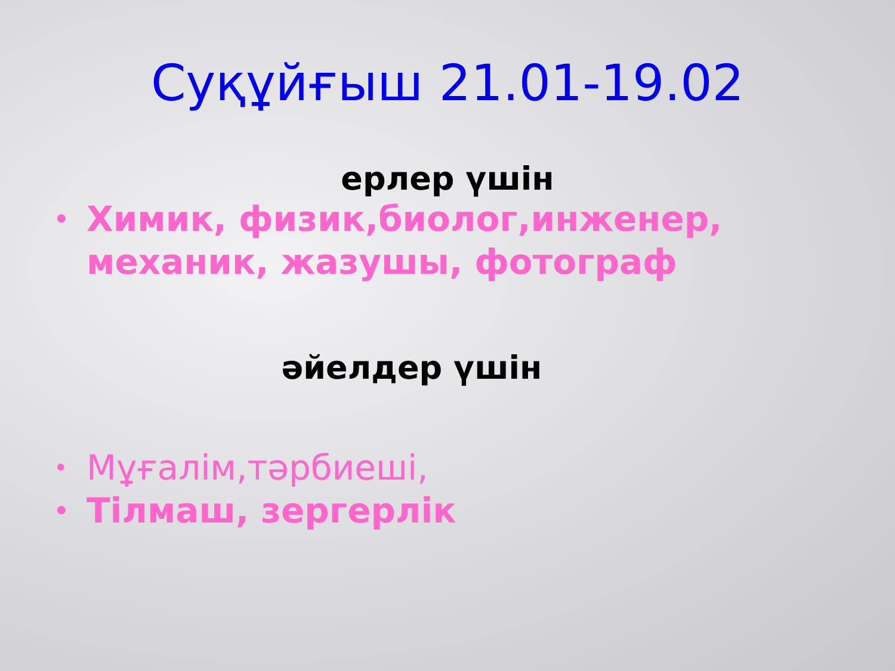Суқұйғыш 21.01-19.02
ерлер үшін
• Химик, физик,биолог,инженер, механик, жазушы, фотограф
әйелдер үшін
• Мұғалім,тәрбиеші,
• Тілмаш, зергерлік